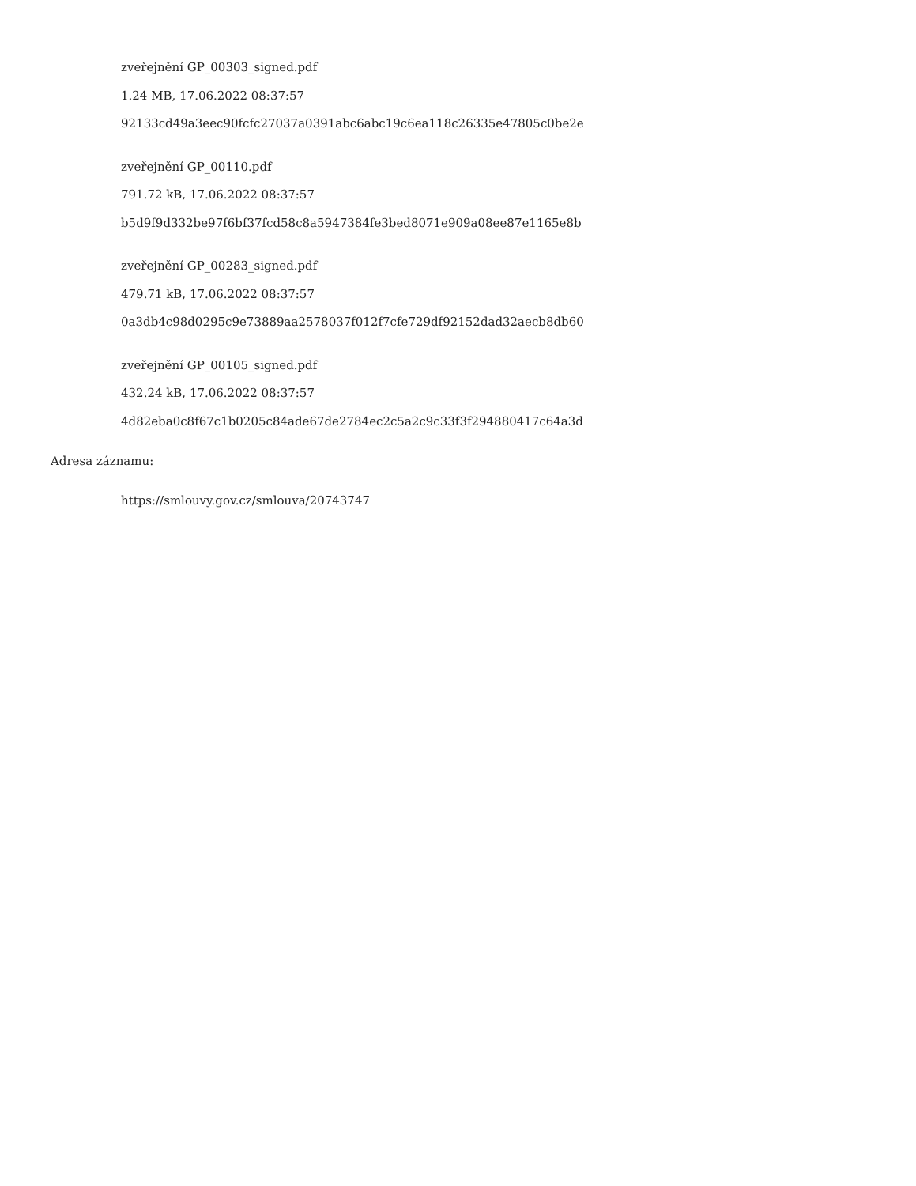zveřejnění GP_00303_signed.pdf
1.24 MB, 17.06.2022 08:37:57
92133cd49a3eec90fcfc27037a0391abc6abc19c6ea118c26335e47805c0be2e
zveřejnění GP_00110.pdf
791.72 kB, 17.06.2022 08:37:57
b5d9f9d332be97f6bf37fcd58c8a5947384fe3bed8071e909a08ee87e1165e8b
zveřejnění GP_00283_signed.pdf
479.71 kB, 17.06.2022 08:37:57
0a3db4c98d0295c9e73889aa2578037f012f7cfe729df92152dad32aecb8db60
zveřejnění GP_00105_signed.pdf
432.24 kB, 17.06.2022 08:37:57
4d82eba0c8f67c1b0205c84ade67de2784ec2c5a2c9c33f3f294880417c64a3d
Adresa záznamu:
https://smlouvy.gov.cz/smlouva/20743747